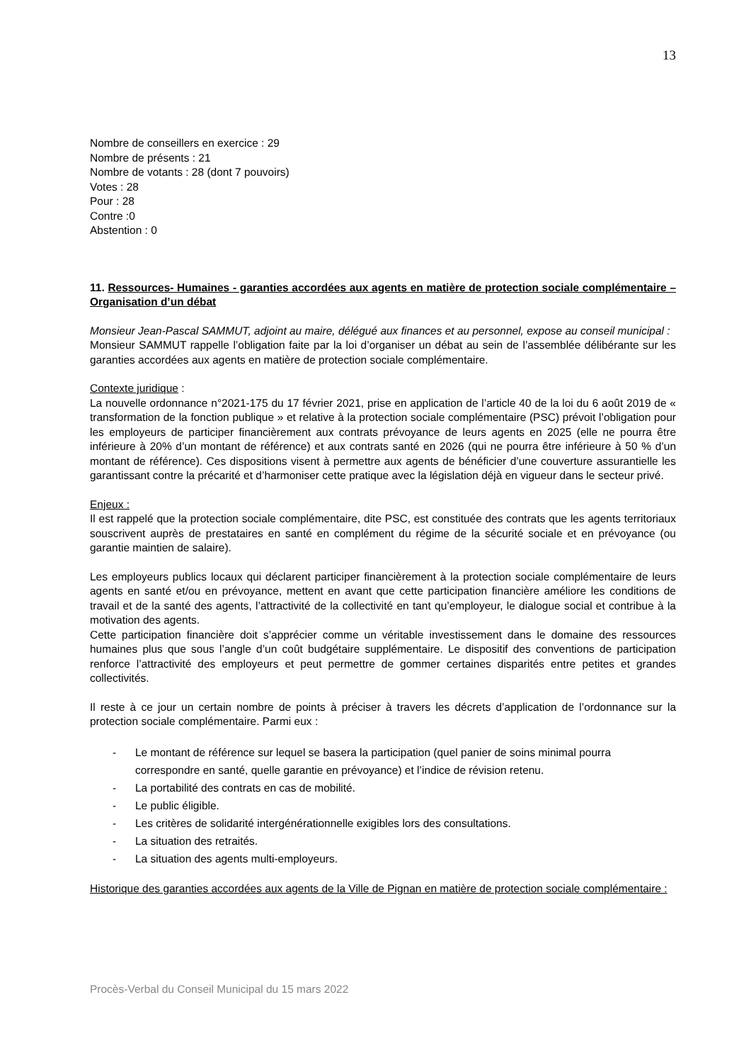13
Nombre de conseillers en exercice : 29
Nombre de présents : 21
Nombre de votants : 28 (dont 7 pouvoirs)
Votes : 28
Pour : 28
Contre :0
Abstention : 0
11. Ressources- Humaines - garanties accordées aux agents en matière de protection sociale complémentaire – Organisation d’un débat
Monsieur Jean-Pascal SAMMUT, adjoint au maire, délégué aux finances et au personnel, expose au conseil municipal :
Monsieur SAMMUT rappelle l’obligation faite par la loi d’organiser un débat au sein de l’assemblée délibérante sur les garanties accordées aux agents en matière de protection sociale complémentaire.
Contexte juridique :
La nouvelle ordonnance n°2021-175 du 17 février 2021, prise en application de l’article 40 de la loi du 6 août 2019 de « transformation de la fonction publique » et relative à la protection sociale complémentaire (PSC) prévoit l’obligation pour les employeurs de participer financièrement aux contrats prévoyance de leurs agents en 2025 (elle ne pourra être inférieure à 20% d’un montant de référence) et aux contrats santé en 2026 (qui ne pourra être inférieure à 50 % d’un montant de référence). Ces dispositions visent à permettre aux agents de bénéficier d’une couverture assurantielle les garantissant contre la précarité et d’harmoniser cette pratique avec la législation déjà en vigueur dans le secteur privé.
Enjeux :
Il est rappelé que la protection sociale complémentaire, dite PSC, est constituée des contrats que les agents territoriaux souscrivent auprès de prestataires en santé en complément du régime de la sécurité sociale et en prévoyance (ou garantie maintien de salaire).
Les employeurs publics locaux qui déclarent participer financièrement à la protection sociale complémentaire de leurs agents en santé et/ou en prévoyance, mettent en avant que cette participation financière améliore les conditions de travail et de la santé des agents, l’attractivité de la collectivité en tant qu’employeur, le dialogue social et contribue à la motivation des agents.
Cette participation financière doit s’apprécier comme un véritable investissement dans le domaine des ressources humaines plus que sous l’angle d’un coût budgétaire supplémentaire. Le dispositif des conventions de participation renforce l’attractivité des employeurs et peut permettre de gommer certaines disparités entre petites et grandes collectivités.
Il reste à ce jour un certain nombre de points à préciser à travers les décrets d’application de l’ordonnance sur la protection sociale complémentaire. Parmi eux :
- Le montant de référence sur lequel se basera la participation (quel panier de soins minimal pourra correspondre en santé, quelle garantie en prévoyance) et l’indice de révision retenu.
- La portabilité des contrats en cas de mobilité.
- Le public éligible.
- Les critères de solidarité intergénérationnelle exigibles lors des consultations.
- La situation des retraités.
- La situation des agents multi-employeurs.
Historique des garanties accordées aux agents de la Ville de Pignan en matière de protection sociale complémentaire :
Procès-Verbal du Conseil Municipal du 15 mars 2022